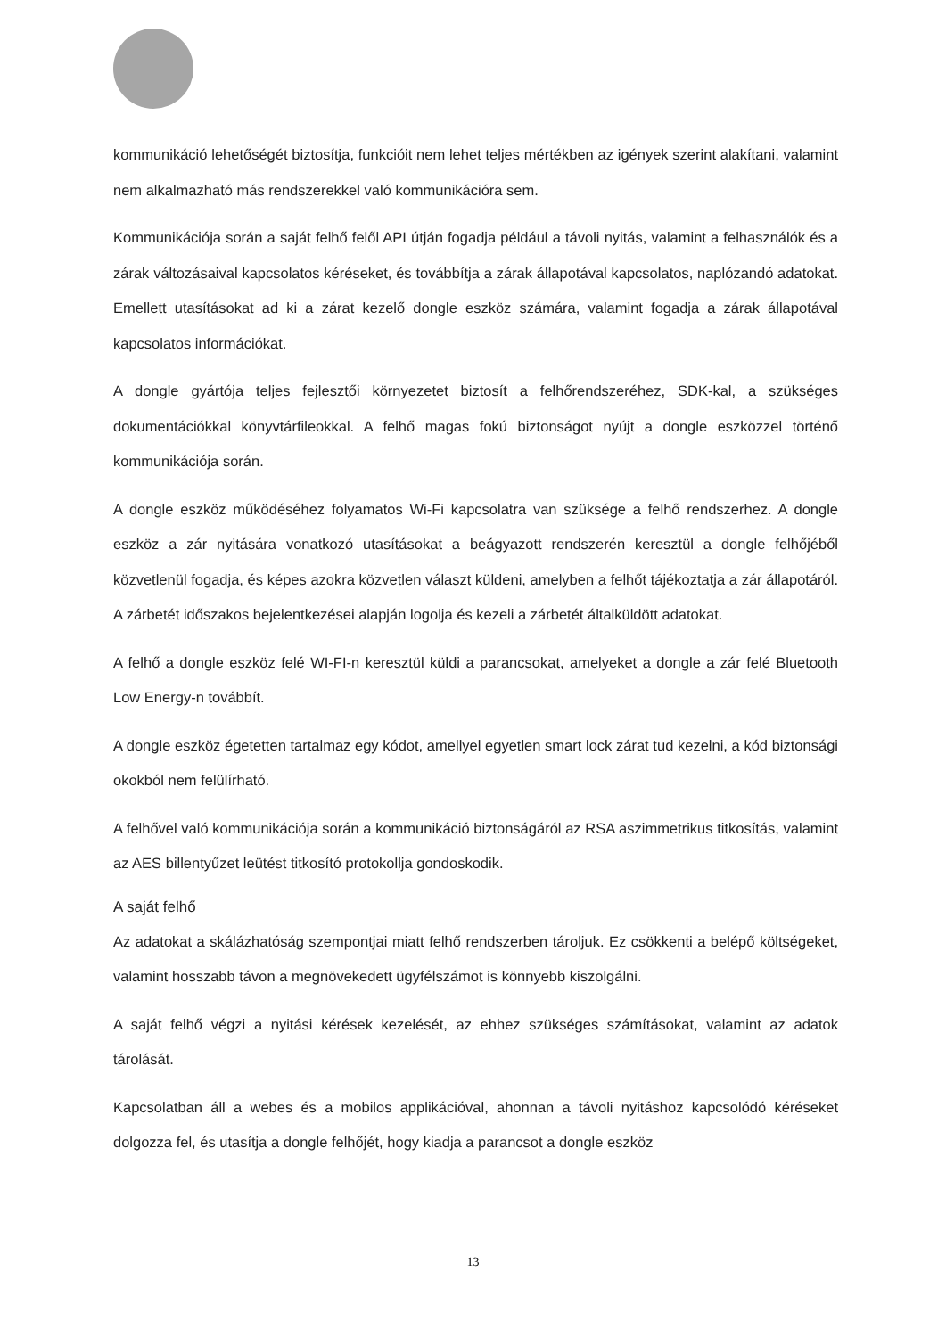kommunikáció lehetőségét biztosítja, funkcióit nem lehet teljes mértékben az igények szerint alakítani, valamint nem alkalmazható más rendszerekkel való kommunikációra sem.
Kommunikációja során a saját felhő felől API útján fogadja például a távoli nyitás, valamint a felhasználók és a zárak változásaival kapcsolatos kéréseket, és továbbítja a zárak állapotával kapcsolatos, naplózandó adatokat. Emellett utasításokat ad ki a zárat kezelő dongle eszköz számára, valamint fogadja a zárak állapotával kapcsolatos információkat.
A dongle gyártója teljes fejlesztői környezetet biztosít a felhőrendszeréhez, SDK-kal, a szükséges dokumentációkkal könyvtárfileokkal. A felhő magas fokú biztonságot nyújt a dongle eszközzel történő kommunikációja során.
A dongle eszköz működéséhez folyamatos Wi-Fi kapcsolatra van szüksége a felhő rendszerhez. A dongle eszköz a zár nyitására vonatkozó utasításokat a beágyazott rendszerén keresztül a dongle felhőjéből közvetlenül fogadja, és képes azokra közvetlen választ küldeni, amelyben a felhőt tájékoztatja a zár állapotáról. A zárbetét időszakos bejelentkezései alapján logolja és kezeli a zárbetét általküldött adatokat.
A felhő a dongle eszköz felé WI-FI-n keresztül küldi a parancsokat, amelyeket a dongle a zár felé Bluetooth Low Energy-n továbbít.
A dongle eszköz égetetten tartalmaz egy kódot, amellyel egyetlen smart lock zárat tud kezelni, a kód biztonsági okokból nem felülírható.
A felhővel való kommunikációja során a kommunikáció biztonságáról az RSA aszimmetrikus titkosítás, valamint az AES billentyűzet leütést titkosító protokollja gondoskodik.
A saját felhő
Az adatokat a skálázhatóság szempontjai miatt felhő rendszerben tároljuk. Ez csökkenti a belépő költségeket, valamint hosszabb távon a megnövekedett ügyfélszámot is könnyebb kiszolgálni.
A saját felhő végzi a nyitási kérések kezelését, az ehhez szükséges számításokat, valamint az adatok tárolását.
Kapcsolatban áll a webes és a mobilos applikációval, ahonnan a távoli nyitáshoz kapcsolódó kéréseket dolgozza fel, és utasítja a dongle felhőjét, hogy kiadja a parancsot a dongle eszköz
13